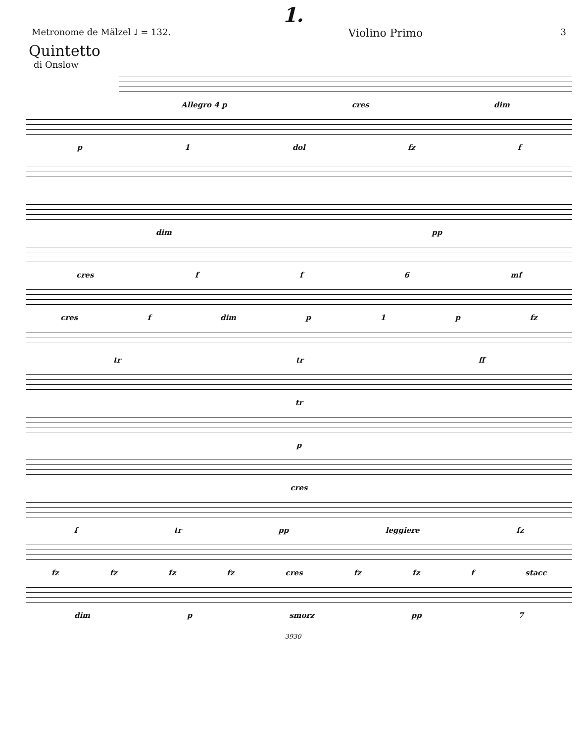1.
Metronome de Mälzel ♩ = 132. Violino Primo 3
Quintetto
di Onslow
Allegro 4 p cres dim
p 1 dol fz f
dim pp
cres f f 6 mf
cres f dim p 1 p fz
tr tr ff
tr
p
cres
f tr pp leggiere fz
fz fz fz fz cres fz fz f stacc
dim p smorz pp 7
3930